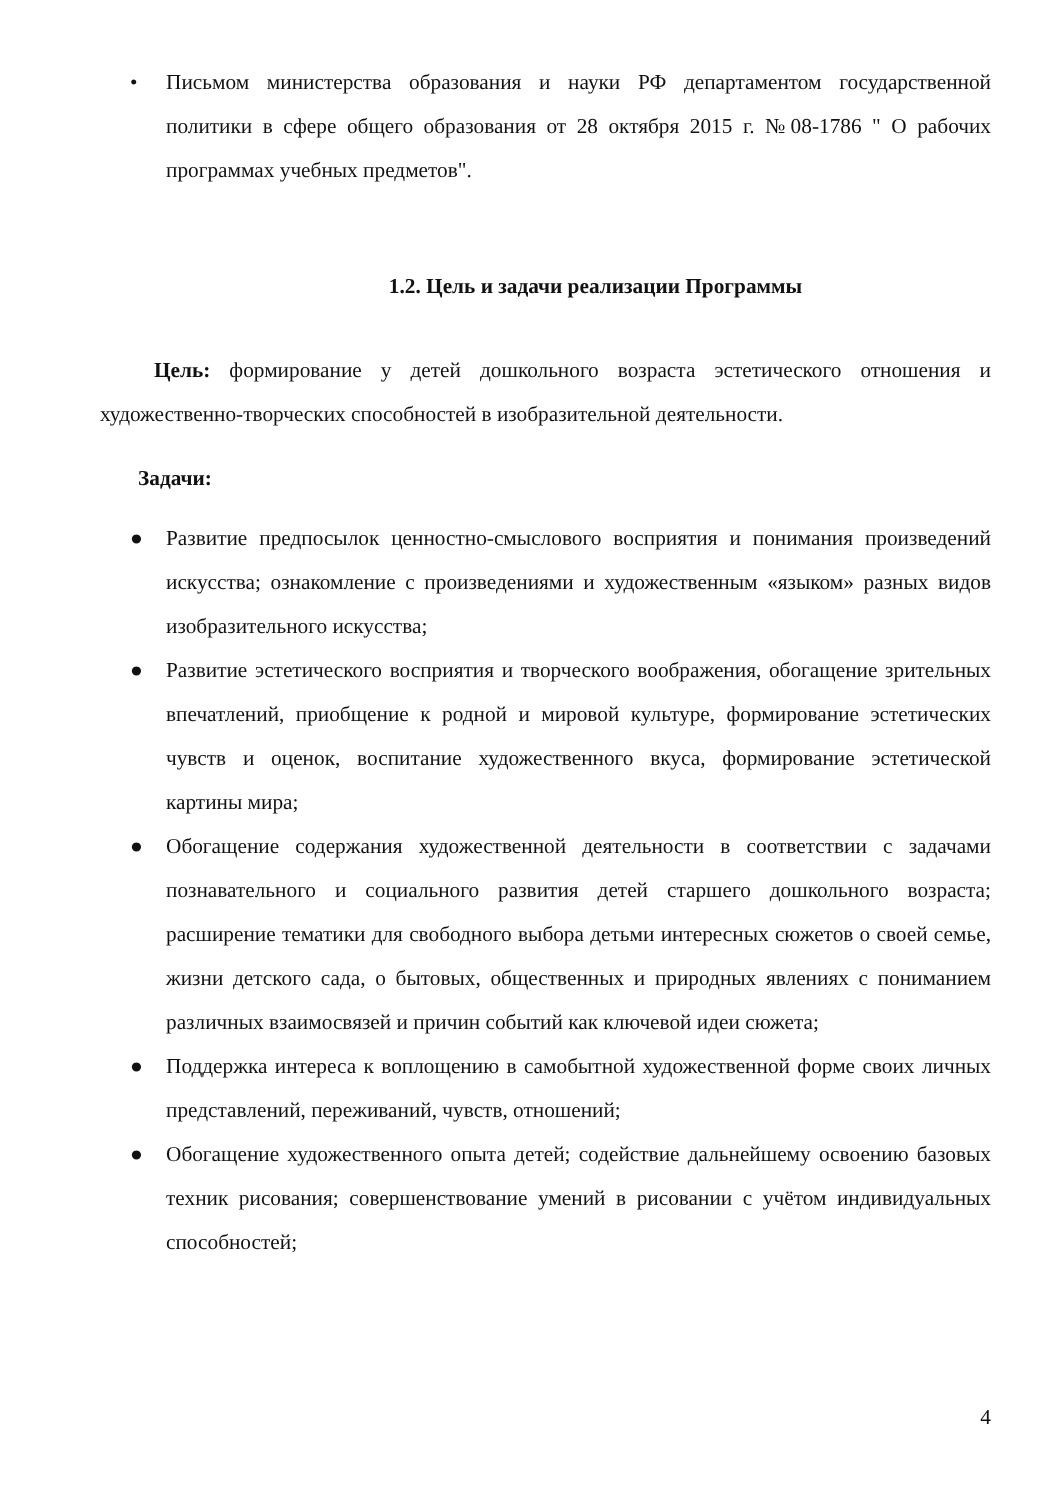• Письмом министерства образования и науки РФ департаментом государственной политики в сфере общего образования от 28 октября 2015 г. №08-1786 " О рабочих программах учебных предметов".
1.2. Цель и задачи реализации Программы
Цель: формирование у детей дошкольного возраста эстетического отношения и художественно-творческих способностей в изобразительной деятельности.
Задачи:
● Развитие предпосылок ценностно-смыслового восприятия и понимания произведений искусства; ознакомление с произведениями и художественным «языком» разных видов изобразительного искусства;
● Развитие эстетического восприятия и творческого воображения, обогащение зрительных впечатлений, приобщение к родной и мировой культуре, формирование эстетических чувств и оценок, воспитание художественного вкуса, формирование эстетической картины мира;
● Обогащение содержания художественной деятельности в соответствии с задачами познавательного и социального развития детей старшего дошкольного возраста; расширение тематики для свободного выбора детьми интересных сюжетов о своей семье, жизни детского сада, о бытовых, общественных и природных явлениях с пониманием различных взаимосвязей и причин событий как ключевой идеи сюжета;
● Поддержка интереса к воплощению в самобытной художественной форме своих личных представлений, переживаний, чувств, отношений;
● Обогащение художественного опыта детей; содействие дальнейшему освоению базовых техник рисования; совершенствование умений в рисовании с учётом индивидуальных способностей;
4